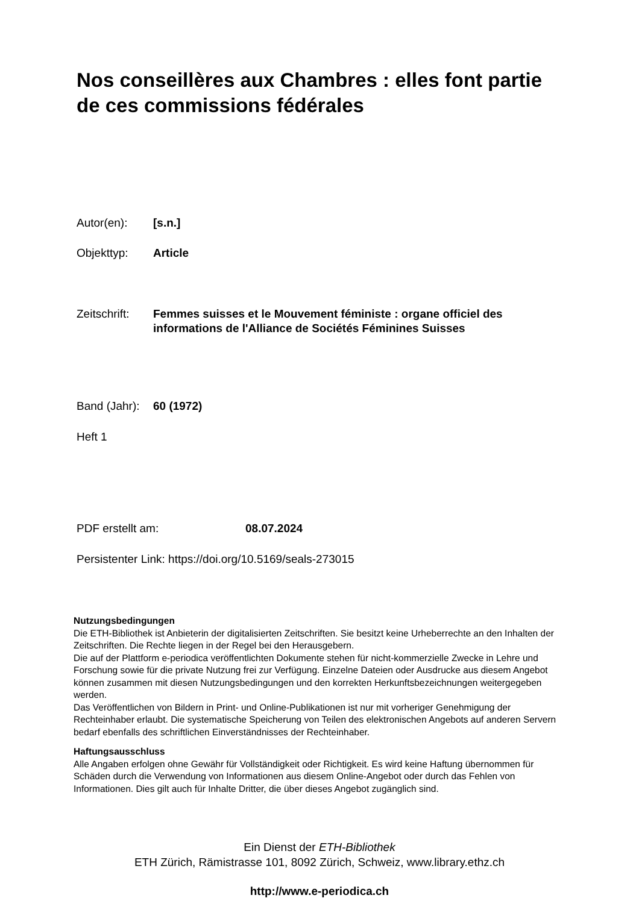Nos conseillères aux Chambres : elles font partie de ces commissions fédérales
Autor(en): [s.n.]
Objekttyp: Article
Zeitschrift: Femmes suisses et le Mouvement féministe : organe officiel des informations de l'Alliance de Sociétés Féminines Suisses
Band (Jahr): 60 (1972)
Heft 1
PDF erstellt am: 08.07.2024
Persistenter Link: https://doi.org/10.5169/seals-273015
Nutzungsbedingungen
Die ETH-Bibliothek ist Anbieterin der digitalisierten Zeitschriften. Sie besitzt keine Urheberrechte an den Inhalten der Zeitschriften. Die Rechte liegen in der Regel bei den Herausgebern.
Die auf der Plattform e-periodica veröffentlichten Dokumente stehen für nicht-kommerzielle Zwecke in Lehre und Forschung sowie für die private Nutzung frei zur Verfügung. Einzelne Dateien oder Ausdrucke aus diesem Angebot können zusammen mit diesen Nutzungsbedingungen und den korrekten Herkunftsbezeichnungen weitergegeben werden.
Das Veröffentlichen von Bildern in Print- und Online-Publikationen ist nur mit vorheriger Genehmigung der Rechteinhaber erlaubt. Die systematische Speicherung von Teilen des elektronischen Angebots auf anderen Servern bedarf ebenfalls des schriftlichen Einverständnisses der Rechteinhaber.
Haftungsausschluss
Alle Angaben erfolgen ohne Gewähr für Vollständigkeit oder Richtigkeit. Es wird keine Haftung übernommen für Schäden durch die Verwendung von Informationen aus diesem Online-Angebot oder durch das Fehlen von Informationen. Dies gilt auch für Inhalte Dritter, die über dieses Angebot zugänglich sind.
Ein Dienst der ETH-Bibliothek
ETH Zürich, Rämistrasse 101, 8092 Zürich, Schweiz, www.library.ethz.ch
http://www.e-periodica.ch